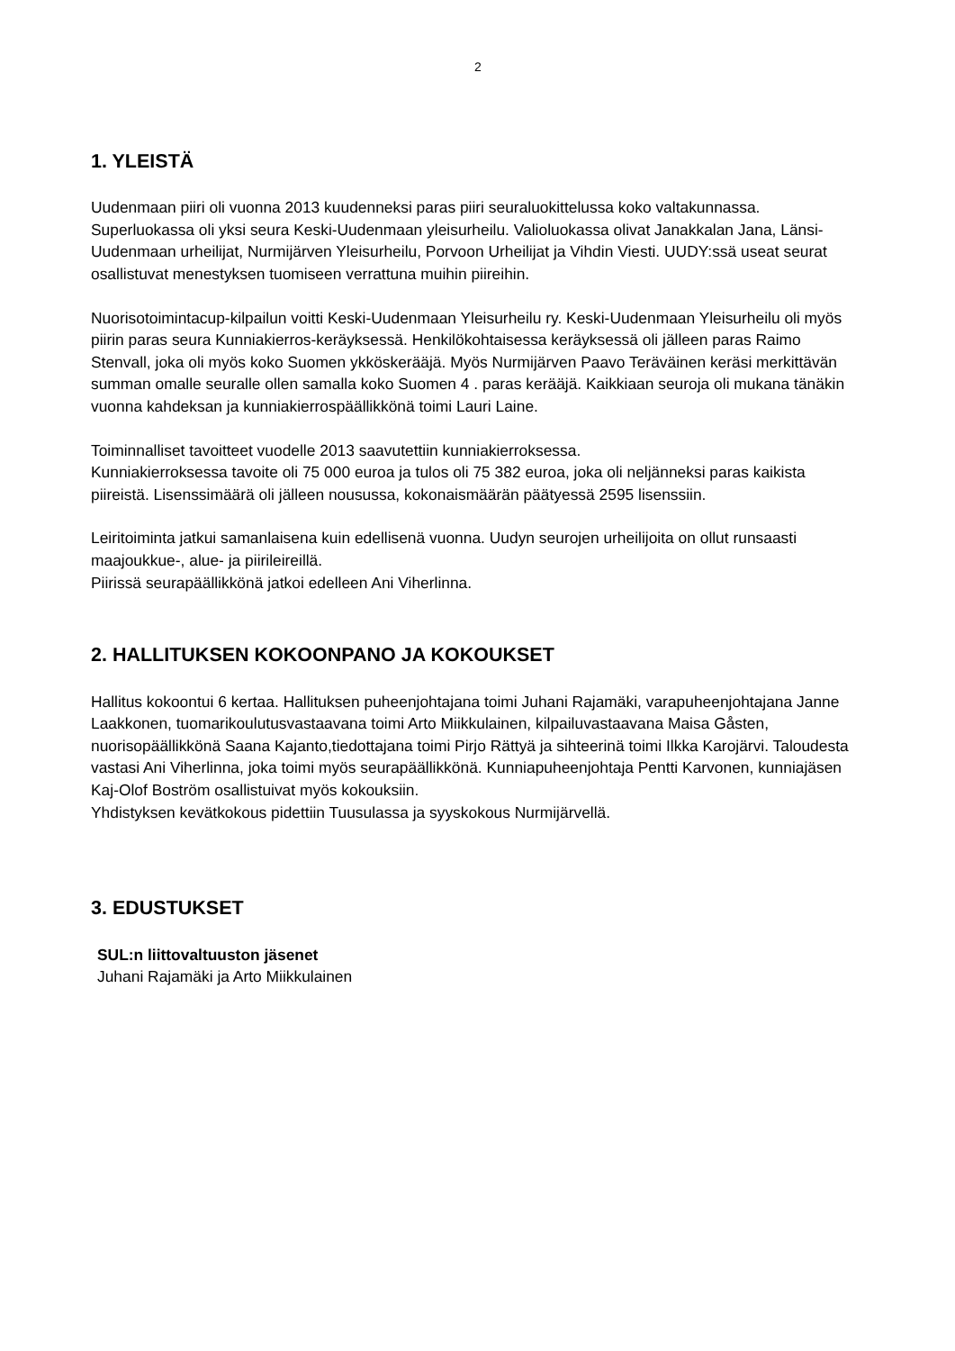2
1. YLEISTÄ
Uudenmaan piiri oli vuonna 2013 kuudenneksi paras piiri seuraluokittelussa koko valtakunnassa. Superluokassa oli yksi seura Keski-Uudenmaan yleisurheilu. Valioluokassa olivat Janakkalan Jana, Länsi-Uudenmaan urheilijat, Nurmijärven Yleisurheilu, Porvoon Urheilijat ja Vihdin Viesti. UUDY:ssä useat seurat osallistuvat menestyksen tuomiseen verrattuna muihin piireihin.
Nuorisotoimintacup-kilpailun voitti Keski-Uudenmaan Yleisurheilu ry. Keski-Uudenmaan Yleisurheilu oli myös piirin paras seura Kunniakierros-keräyksessä. Henkilökohtaisessa keräyksessä oli jälleen paras Raimo Stenvall, joka oli myös koko Suomen ykköskerääjä. Myös Nurmijärven Paavo Teräväinen keräsi merkittävän summan omalle seuralle ollen samalla koko Suomen 4 . paras kerääjä. Kaikkiaan seuroja oli mukana tänäkin vuonna kahdeksan ja kunniakierrospäällikkönä toimi Lauri Laine.
Toiminnalliset tavoitteet vuodelle 2013 saavutettiin kunniakierroksessa.
Kunniakierroksessa tavoite oli 75 000 euroa ja tulos oli 75 382 euroa, joka oli neljänneksi paras kaikista piireistä. Lisenssimäärä oli jälleen nousussa, kokonaismäärän päätyessä 2595 lisenssiin.
Leiritoiminta jatkui samanlaisena kuin edellisenä vuonna. Uudyn seurojen urheilijoita on ollut runsaasti maajoukkue-, alue- ja piirileireillä.
Piirissä seurapäällikkönä jatkoi edelleen Ani Viherlinna.
2. HALLITUKSEN KOKOONPANO JA KOKOUKSET
Hallitus kokoontui 6 kertaa. Hallituksen puheenjohtajana toimi Juhani Rajamäki, varapuheenjohtajana Janne Laakkonen, tuomarikoulutusvastaavana toimi Arto Miikkulainen, kilpailuvastaavana Maisa Gåsten, nuorisopäällikkönä Saana Kajanto,tiedottajana toimi Pirjo Rättyä ja sihteerinä toimi Ilkka Karojärvi. Taloudesta vastasi Ani Viherlinna, joka toimi myös seurapäällikkönä. Kunniapuheenjohtaja Pentti Karvonen, kunniajäsen Kaj-Olof Boström osallistuivat myös kokouksiin.
Yhdistyksen kevätkokous pidettiin Tuusulassa ja syyskokous Nurmijärvellä.
3. EDUSTUKSET
SUL:n liittovaltuuston jäsenet
Juhani Rajamäki ja Arto Miikkulainen